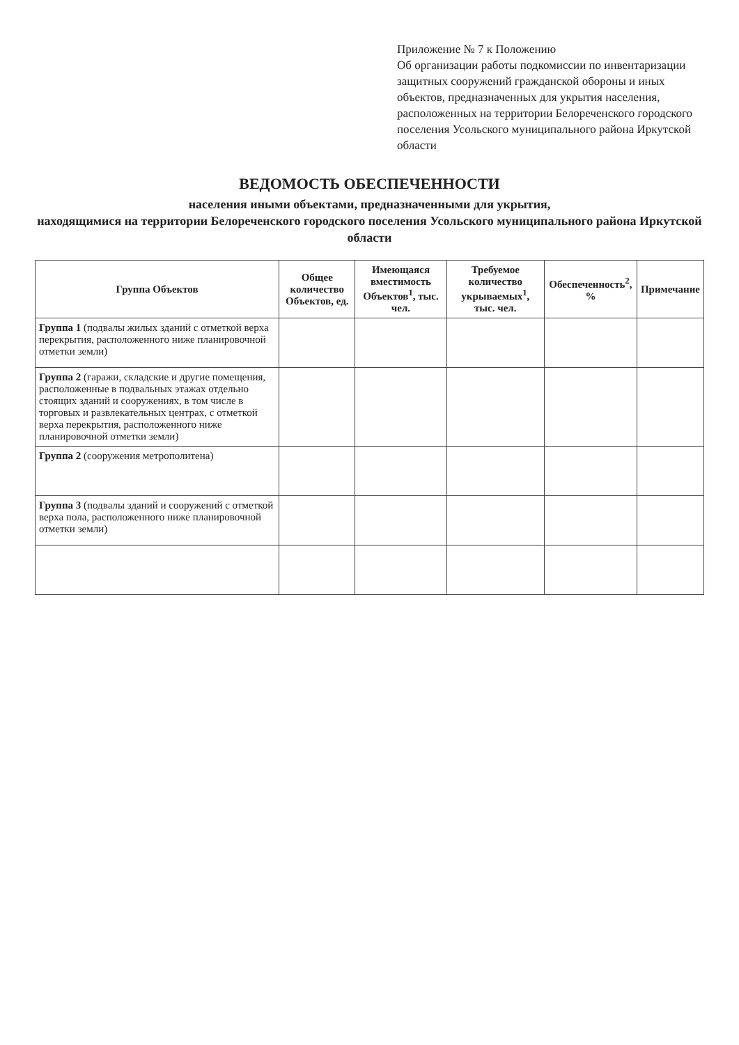Приложение № 7 к Положению
Об организации работы подкомиссии по инвентаризации защитных сооружений гражданской обороны и иных объектов, предназначенных для укрытия населения, расположенных на территории Белореченского городского поселения Усольского муниципального района Иркутской области
ВЕДОМОСТЬ ОБЕСПЕЧЕННОСТИ
населения иными объектами, предназначенными для укрытия,
находящимися на территории Белореченского городского поселения Усольского муниципального района Иркутской области
| Группа Объектов | Общее количество Объектов, ед. | Имеющаяся вместимость Объектов<sup>1</sup>, тыс. чел. | Требуемое количество укрываемых<sup>1</sup>, тыс. чел. | Обеспеченность<sup>2</sup>, % | Примечание |
| --- | --- | --- | --- | --- | --- |
| Группа 1 (подвалы жилых зданий с отметкой верха перекрытия, расположенного ниже планировочной отметки земли) | | | | | |
| Группа 2 (гаражи, складские и другие помещения, расположенные в подвальных этажах отдельно стоящих зданий и сооружениях, в том числе в торговых и развлекательных центрах, с отметкой верха перекрытия, расположенного ниже планировочной отметки земли) | | | | | |
| Группа 2 (сооружения метрополитена) | | | | | |
| Группа 3 (подвалы зданий и сооружений с отметкой верха пола, расположенного ниже планировочной отметки земли) | | | | | |